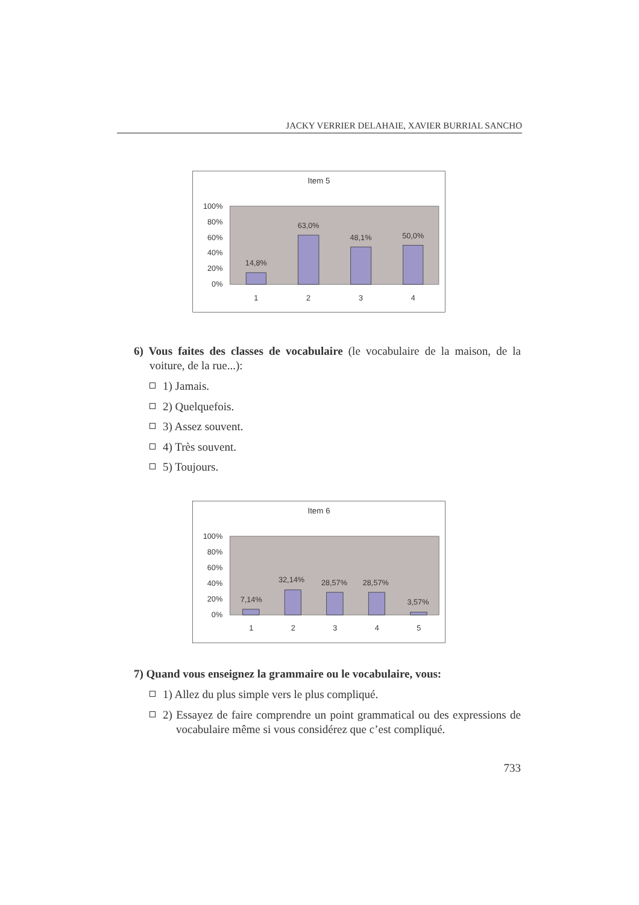JACKY VERRIER DELAHAIE, XAVIER BURRIAL SANCHO
Item 5
100%
80%
60%
40%
20%
0%
14,8%
63,0%
48,1%
50,0%
1
2
3
4
6) Vous faites des classes de vocabulaire (le vocabulaire de la maison, de la voiture, de la rue...):
1) Jamais.
2) Quelquefois.
3) Assez souvent.
4) Très souvent.
5) Toujours.
Item 6
100%
80%
60%
40%
20%
0%
7,14%
32,14%
28,57%
28,57%
3,57%
1
2
3
4
5
7) Quand vous enseignez la grammaire ou le vocabulaire, vous:
1) Allez du plus simple vers le plus compliqué.
2) Essayez de faire comprendre un point grammatical ou des expressions de vocabulaire même si vous considérez que c’est compliqué.
733